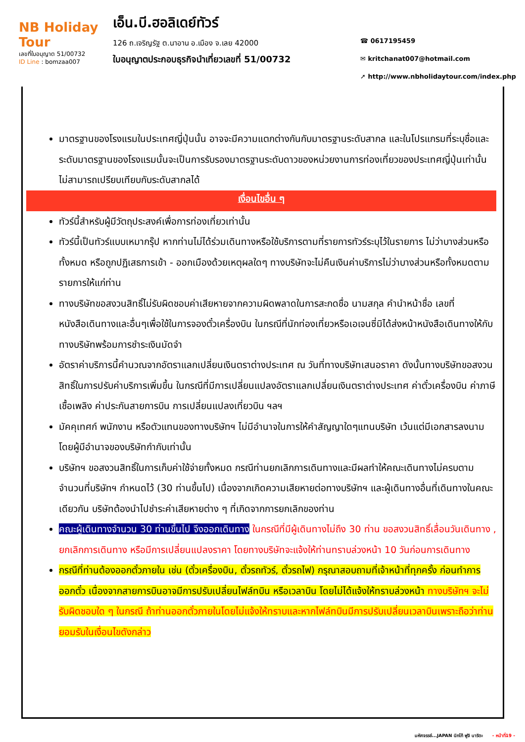NB Holiday Tour
เลขที่ใบอนุญาต 51/00732
ID Line : bomzaa007
เอ็น.บี.ฮอลิเดย์ทัวร์
126 ถ.เจริญรัฐ ต.นาอาน อ.เมือง จ.เลย 42000
ใบอนุญาตประกอบธุรกิจนำเที่ยวเลขที่ 51/00732
☎ 0617195459
✉ kritchanat007@hotmail.com
➚ http://www.nbholidaytour.com/index.php
มาตรฐานของโรงแรมในประเทศญี่ปุ่นนั้น อาจจะมีความแตกต่างกันกับมาตรฐานระดับสากล และในโปรแกรมที่ระบุชื่อและระดับมาตรฐานของโรงแรมนั้นจะเป็นการรับรองมาตรฐานระดับดาวของหน่วยงานการท่องเที่ยวของประเทศญี่ปุ่นเท่านั้น ไม่สามารถเปรียบเทียบกับระดับสากลได้
เงื่อนไขอื่น ๆ
ทัวร์นี้สำหรับผู้มีวัตถุประสงค์เพื่อการท่องเที่ยวเท่านั้น
ทัวร์นี้เป็นทัวร์แบบเหมากรุ๊ป หากท่านไม่ได้ร่วมเดินทางหรือใช้บริการตามที่รายการทัวร์ระบุไว้ในรายการ ไม่ว่าบางส่วนหรือทั้งหมด หรือถูกปฏิเสธการเข้า - ออกเมืองด้วยเหตุผลใดๆ ทางบริษัทจะไม่คืนเงินค่าบริการไม่ว่าบางส่วนหรือทั้งหมดตามรายการให้แก่ท่าน
ทางบริษัทขอสงวนสิทธิ์ไม่รับผิดชอบค่าเสียหายจากความผิดพลาดในการสะกดชื่อ นามสกุล คำนำหน้าชื่อ เลขที่หนังสือเดินทางและอื่นๆเพื่อใช้ในการจองตั๋วเครื่องบิน ในกรณีที่นักท่องเที่ยวหรือเอเจนซี่มิได้ส่งหน้าหนังสือเดินทางให้กับทางบริษัทพร้อมการชำระเงินมัดจำ
อัตราค่าบริการนี้คำนวณจากอัตราแลกเปลี่ยนเงินตราต่างประเทศ ณ วันที่ทางบริษัทเสนอราคา ดังนั้นทางบริษัทขอสงวนสิทธิ์ในการปรับค่าบริการเพิ่มขึ้น ในกรณีที่มีการเปลี่ยนแปลงอัตราแลกเปลี่ยนเงินตราต่างประเทศ ค่าตั๋วเครื่องบิน ค่าภาษีเชื้อเพลิง ค่าประกันสายการบิน การเปลี่ยนแปลงเที่ยวบิน ฯลฯ
มัคคุเทศก์ พนักงาน หรือตัวแทนของทางบริษัทฯ ไม่มีอำนาจในการให้คำสัญญาใดๆแทนบริษัท เว้นแต่มีเอกสารลงนามโดยผู้มีอำนาจของบริษัทกำกับเท่านั้น
บริษัทฯ ขอสงวนสิทธิ์ในการเก็บค่าใช้จ่ายทั้งหมด กรณีท่านยกเลิกการเดินทางและมีผลทำให้คณะเดินทางไม่ครบตามจำนวนที่บริษัทฯ กำหนดไว้ (30 ท่านขึ้นไป) เนื่องจากเกิดความเสียหายต่อทางบริษัทฯ และผู้เดินทางอื่นที่เดินทางในคณะเดียวกัน บริษัทต้องนำไปชำระค่าเสียหายต่าง ๆ ที่เกิดจากการยกเลิกของท่าน
คณะผู้เดินทางจำนวน 30 ท่านขึ้นไป จึงออกเดินทาง ในกรณีที่มีผู้เดินทางไม่ถึง 30 ท่าน ขอสงวนสิทธิ์เลื่อนวันเดินทาง , ยกเลิกการเดินทาง หรือมีการเปลี่ยนแปลงราคา โดยทางบริษัทจะแจ้งให้ท่านทราบล่วงหน้า 10 วันก่อนการเดินทาง
กรณีที่ท่านต้องออกตั๋วภายใน เช่น (ตั๋วเครื่องบิน, ตั๋วรถทัวร์, ตั๋วรถไฟ) กรุณาสอบถามที่เจ้าหน้าที่ทุกครั้ง ก่อนทำการออกตั๋ว เนื่องจากสายการบินอาจมีการปรับเปลี่ยนไฟล์ทบิน หรือเวลาบิน โดยไม่ได้แจ้งให้ทราบล่วงหน้า ทางบริษัทฯ จะไม่รับผิดชอบใด ๆ ในกรณี ถ้าท่านออกตั๋วภายในโดยไม่แจ้งให้ทราบและหากไฟล์ทบินมีการปรับเปลี่ยนเวลาบินเพราะถือว่าท่านยอมรับในเงื่อนไขดังกล่าว
มหัศจรรย์...JAPAN นิกโก้ ฟูจิ นาริตะ - หน้าที่19 -